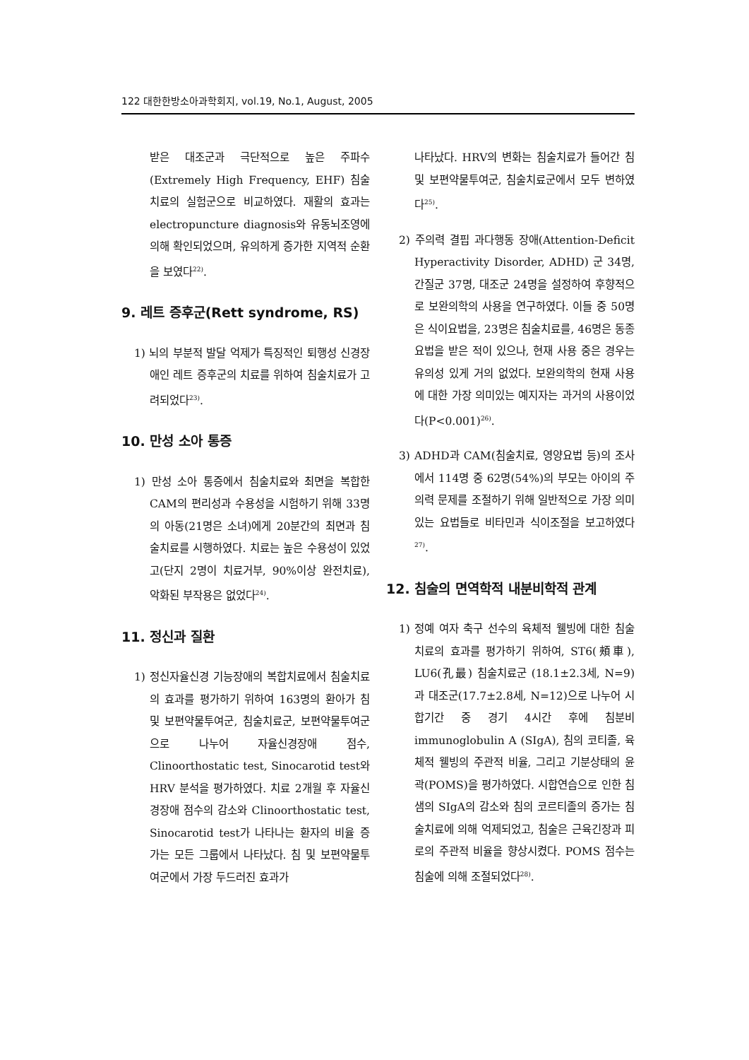122 대한한방소아과학회지, vol.19, No.1, August, 2005
받은 대조군과 극단적으로 높은 주파수 (Extremely High Frequency, EHF) 침술치료의 실험군으로 비교하였다. 재활의 효과는 electropuncture diagnosis와 유동뇌조영에 의해 확인되었으며, 유의하게 증가한 지역적 순환을 보였다<sup>22)</sup>.
9. 레트 증후군(Rett syndrome, RS)
1) 뇌의 부분적 발달 억제가 특징적인 퇴행성 신경장애인 레트 증후군의 치료를 위하여 침술치료가 고려되었다<sup>23)</sup>.
10. 만성 소아 통증
1) 만성 소아 통증에서 침술치료와 최면을 복합한 CAM의 편리성과 수용성을 시험하기 위해 33명의 아동(21명은 소녀)에게 20분간의 최면과 침술치료를 시행하였다. 치료는 높은 수용성이 있었고(단지 2명이 치료거부, 90%이상 완전치료), 악화된 부작용은 없었다<sup>24)</sup>.
11. 정신과 질환
1) 정신자율신경 기능장애의 복합치료에서 침술치료의 효과를 평가하기 위하여 163명의 환아가 침 및 보편약물투여군, 침술치료군, 보편약물투여군으로 나누어 자율신경장애 점수, Clinoorthostatic test, Sinocarotid test와 HRV 분석을 평가하였다. 치료 2개월 후 자율신경장애 점수의 감소와 Clinoorthostatic test, Sinocarotid test가 나타나는 환자의 비율 증가는 모든 그룹에서 나타났다. 침 및 보편약물투여군에서 가장 두드러진 효과가
나타났다. HRV의 변화는 침술치료가 들어간 침 및 보편약물투여군, 침술치료군에서 모두 변하였다<sup>25)</sup>.
2) 주의력 결핍 과다행동 장애(Attention-Deficit Hyperactivity Disorder, ADHD) 군 34명, 간질군 37명, 대조군 24명을 설정하여 후향적으로 보완의학의 사용을 연구하였다. 이들 중 50명은 식이요법을, 23명은 침술치료를, 46명은 동종요법을 받은 적이 있으나, 현재 사용 중은 경우는 유의성 있게 거의 없었다. 보완의학의 현재 사용에 대한 가장 의미있는 예지자는 과거의 사용이었다(P<0.001)<sup>26)</sup>.
3) ADHD과 CAM(침술치료, 영양요법 등)의 조사에서 114명 중 62명(54%)의 부모는 아이의 주의력 문제를 조절하기 위해 일반적으로 가장 의미있는 요법들로 비타민과 식이조절을 보고하였다<sup>27)</sup>.
12. 침술의 면역학적 내분비학적 관계
1) 정예 여자 축구 선수의 육체적 웰빙에 대한 침술치료의 효과를 평가하기 위하여, ST6(頰車), LU6(孔最) 침술치료군 (18.1±2.3세, N=9)과 대조군(17.7±2.8세, N=12)으로 나누어 시합기간 중 경기 4시간 후에 침분비 immunoglobulin A (SIgA), 침의 코티졸, 육체적 웰빙의 주관적 비율, 그리고 기분상태의 윤곽(POMS)을 평가하였다. 시합연습으로 인한 침샘의 SIgA의 감소와 침의 코르티졸의 증가는 침술치료에 의해 억제되었고, 침술은 근육긴장과 피로의 주관적 비율을 향상시켰다. POMS 점수는 침술에 의해 조절되었다<sup>28)</sup>.